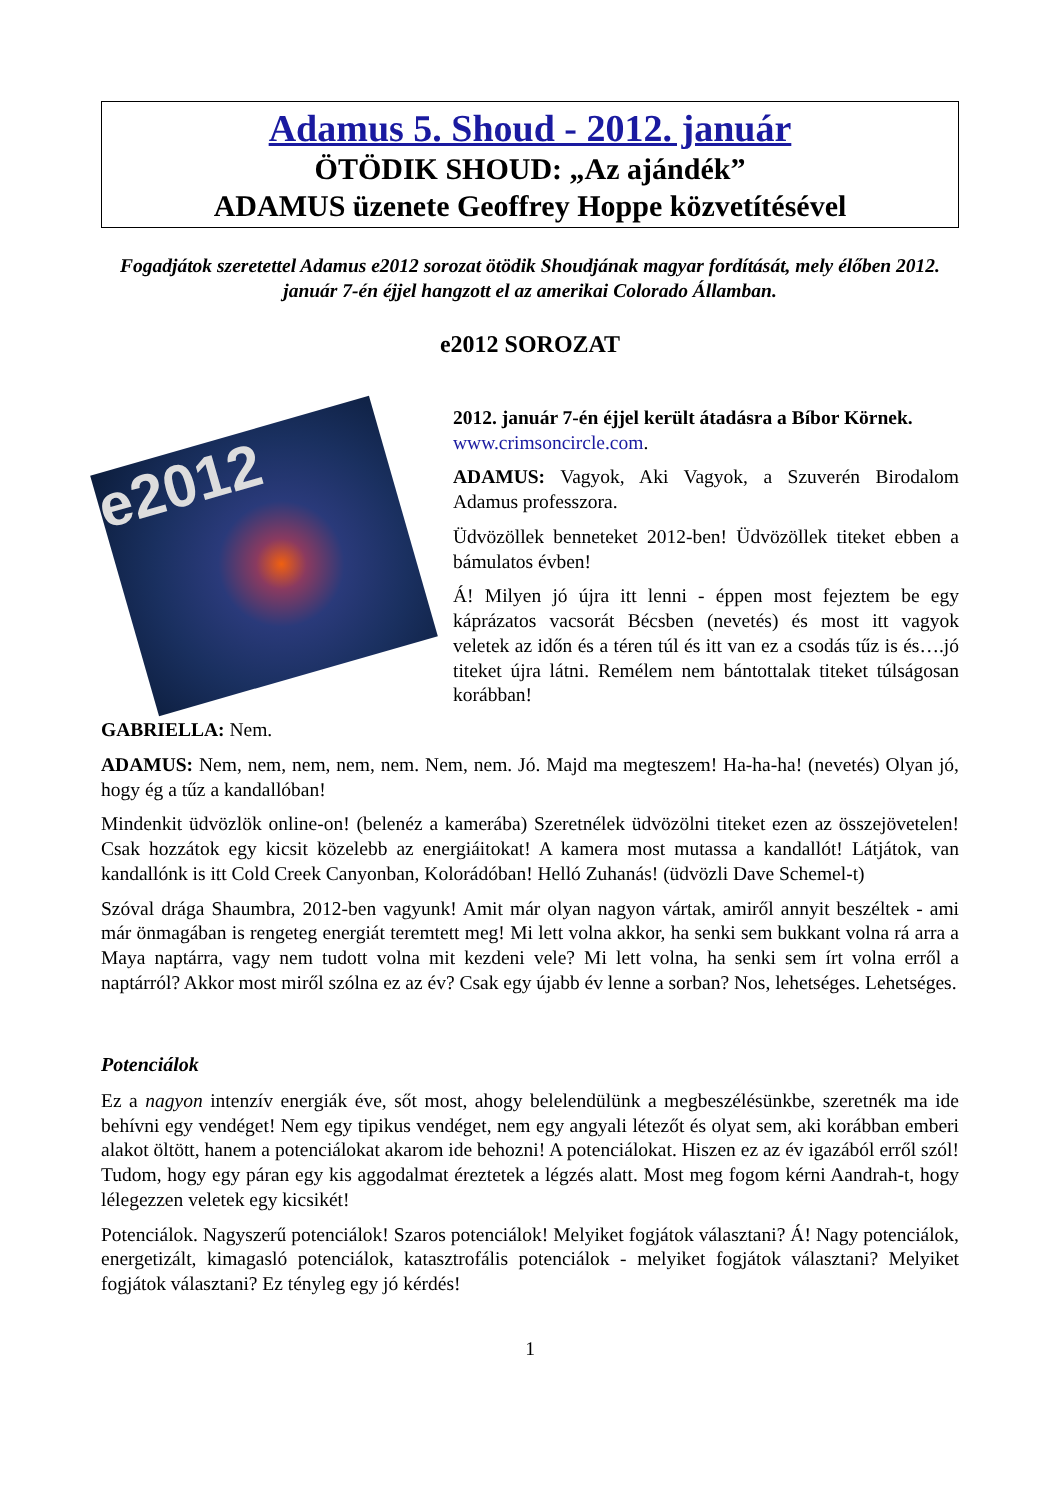Adamus 5. Shoud - 2012. január
ÖTÖDIK SHOUD: „Az ajándék”
ADAMUS üzenete Geoffrey Hoppe közvetítésével
Fogadjátok szeretettel Adamus e2012 sorozat ötödik Shoudjának magyar fordítását, mely élőben 2012. január 7-én éjjel hangzott el az amerikai Colorado Államban.
e2012 SOROZAT
e2012
2012. január 7-én éjjel került átadásra a Bíbor Körnek.
www.crimsoncircle.com.
ADAMUS: Vagyok, Aki Vagyok, a Szuverén Birodalom Adamus professzora.
Üdvözöllek benneteket 2012-ben! Üdvözöllek titeket ebben a bámulatos évben!
Á! Milyen jó újra itt lenni - éppen most fejeztem be egy káprázatos vacsorát Bécsben (nevetés) és most itt vagyok veletek az időn és a téren túl és itt van ez a csodás tűz is és….jó titeket újra látni. Remélem nem bántottalak titeket túlságosan korábban!
GABRIELLA: Nem.
ADAMUS: Nem, nem, nem, nem, nem. Nem, nem. Jó. Majd ma megteszem! Ha-ha-ha! (nevetés) Olyan jó, hogy ég a tűz a kandallóban!
Mindenkit üdvözlök online-on! (belenéz a kamerába) Szeretnélek üdvözölni titeket ezen az összejövetelen! Csak hozzátok egy kicsit közelebb az energiáitokat! A kamera most mutassa a kandallót! Látjátok, van kandallónk is itt Cold Creek Canyonban, Kolorádóban! Helló Zuhanás! (üdvözli Dave Schemel-t)
Szóval drága Shaumbra, 2012-ben vagyunk! Amit már olyan nagyon vártak, amiről annyit beszéltek - ami már önmagában is rengeteg energiát teremtett meg! Mi lett volna akkor, ha senki sem bukkant volna rá arra a Maya naptárra, vagy nem tudott volna mit kezdeni vele? Mi lett volna, ha senki sem írt volna erről a naptárról? Akkor most miről szólna ez az év? Csak egy újabb év lenne a sorban? Nos, lehetséges. Lehetséges.
Potenciálok
Ez a nagyon intenzív energiák éve, sőt most, ahogy belelendülünk a megbeszélésünkbe, szeretnék ma ide behívni egy vendéget! Nem egy tipikus vendéget, nem egy angyali létezőt és olyat sem, aki korábban emberi alakot öltött, hanem a potenciálokat akarom ide behozni! A potenciálokat. Hiszen ez az év igazából erről szól! Tudom, hogy egy páran egy kis aggodalmat éreztetek a légzés alatt. Most meg fogom kérni Aandrah-t, hogy lélegezzen veletek egy kicsikét!
Potenciálok. Nagyszerű potenciálok! Szaros potenciálok! Melyiket fogjátok választani? Á! Nagy potenciálok, energetizált, kimagasló potenciálok, katasztrofális potenciálok - melyiket fogjátok választani? Melyiket fogjátok választani? Ez tényleg egy jó kérdés!
1